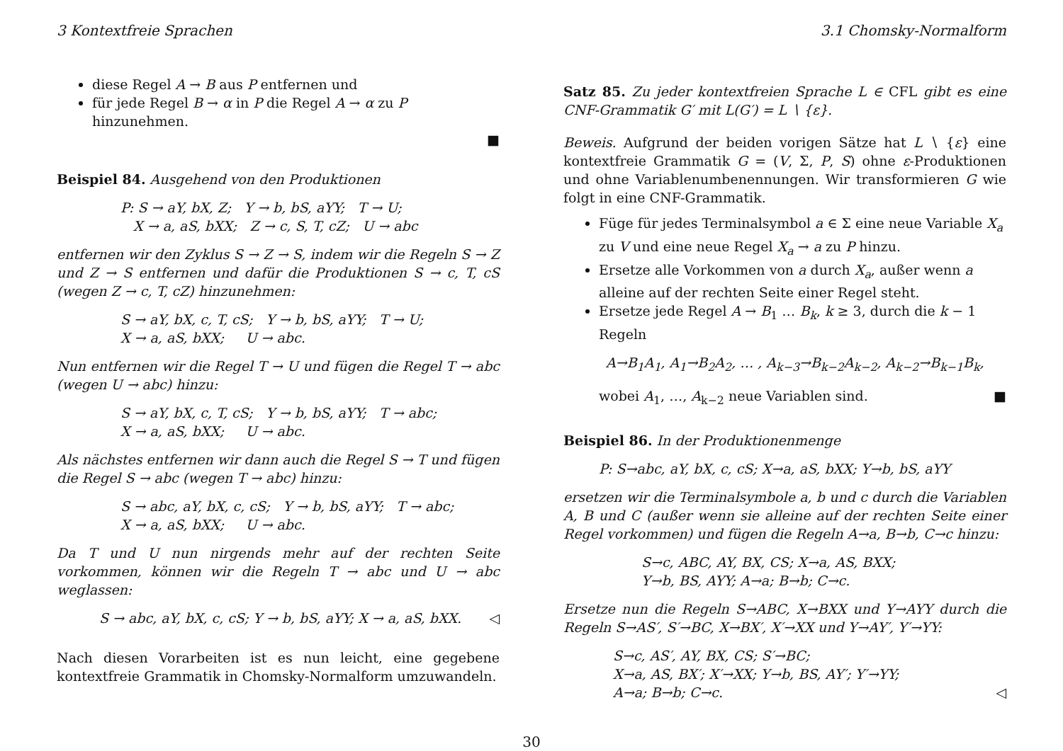3 Kontextfreie Sprachen 3.1 Chomsky-Normalform
diese Regel A → B aus P entfernen und
für jede Regel B → α in P die Regel A → α zu P hinzunehmen.
■
Beispiel 84. Ausgehend von den Produktionen
P: S → aY, bX, Z; Y → b, bS, aYY; T → U;
X → a, aS, bXX; Z → c, S, T, cZ; U → abc
entfernen wir den Zyklus S → Z → S, indem wir die Regeln S → Z und Z → S entfernen und dafür die Produktionen S → c, T, cS (wegen Z → c, T, cZ) hinzunehmen:
S → aY, bX, c, T, cS; Y → b, bS, aYY; T → U;
X → a, aS, bXX; U → abc.
Nun entfernen wir die Regel T → U und fügen die Regel T → abc (wegen U → abc) hinzu:
S → aY, bX, c, T, cS; Y → b, bS, aYY; T → abc;
X → a, aS, bXX; U → abc.
Als nächstes entfernen wir dann auch die Regel S → T und fügen die Regel S → abc (wegen T → abc) hinzu:
S → abc, aY, bX, c, cS; Y → b, bS, aYY; T → abc;
X → a, aS, bXX; U → abc.
Da T und U nun nirgends mehr auf der rechten Seite vorkommen, können wir die Regeln T → abc und U → abc weglassen:
S → abc, aY, bX, c, cS; Y → b, bS, aYY; X → a, aS, bXX. ◁
Nach diesen Vorarbeiten ist es nun leicht, eine gegebene kontextfreie Grammatik in Chomsky-Normalform umzuwandeln.
Satz 85. Zu jeder kontextfreien Sprache L ∈ CFL gibt es eine CNF-Grammatik G′ mit L(G′) = L ∖ {ε}.
Beweis. Aufgrund der beiden vorigen Sätze hat L ∖ {ε} eine kontextfreie Grammatik G = (V, Σ, P, S) ohne ε-Produktionen und ohne Variablenumbenennungen. Wir transformieren G wie folgt in eine CNF-Grammatik.
Füge für jedes Terminalsymbol a ∈ Σ eine neue Variable X<sub>a</sub> zu V und eine neue Regel X<sub>a</sub> → a zu P hinzu.
Ersetze alle Vorkommen von a durch X<sub>a</sub>, außer wenn a alleine auf der rechten Seite einer Regel steht.
Ersetze jede Regel A → B<sub>1</sub> … B<sub>k</sub>, k ≥ 3, durch die k − 1 Regeln
A→B<sub>1</sub>A<sub>1</sub>, A<sub>1</sub>→B<sub>2</sub>A<sub>2</sub>, … , A<sub>k−3</sub>→B<sub>k−2</sub>A<sub>k−2</sub>, A<sub>k−2</sub>→B<sub>k−1</sub>B<sub>k</sub>,
wobei A<sub>1</sub>, …, A<sub>k−2</sub> neue Variablen sind. ■
Beispiel 86. In der Produktionenmenge
P: S→abc, aY, bX, c, cS; X→a, aS, bXX; Y→b, bS, aYY
ersetzen wir die Terminalsymbole a, b und c durch die Variablen A, B und C (außer wenn sie alleine auf der rechten Seite einer Regel vorkommen) und fügen die Regeln A→a, B→b, C→c hinzu:
S→c, ABC, AY, BX, CS; X→a, AS, BXX;
Y→b, BS, AYY; A→a; B→b; C→c.
Ersetze nun die Regeln S→ABC, X→BXX und Y→AYY durch die Regeln S→AS′, S′→BC, X→BX′, X′→XX und Y→AY′, Y′→YY:
S→c, AS′, AY, BX, CS; S′→BC;
X→a, AS, BX′; X′→XX; Y→b, BS, AY′; Y′→YY;
A→a; B→b; C→c. ◁
30